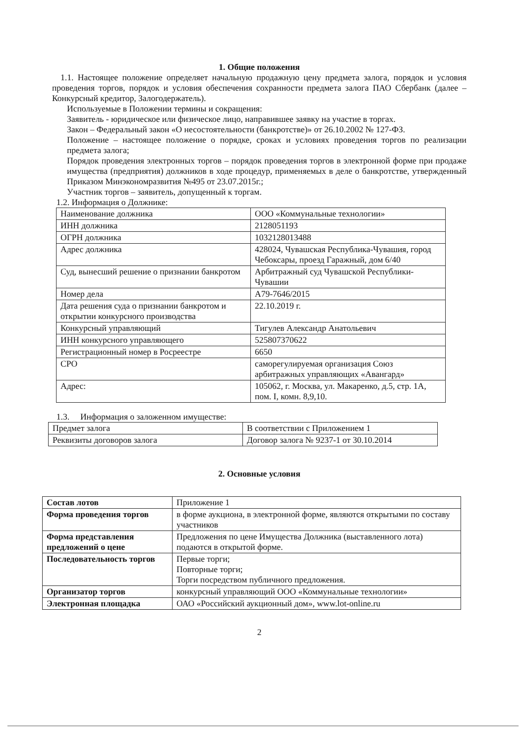1. Общие положения
1.1. Настоящее положение определяет начальную продажную цену предмета залога, порядок и условия проведения торгов, порядок и условия обеспечения сохранности предмета залога ПАО Сбербанк (далее – Конкурсный кредитор, Залогодержатель).
Используемые в Положении термины и сокращения:
Заявитель - юридическое или физическое лицо, направившее заявку на участие в торгах.
Закон – Федеральный закон «О несостоятельности (банкротстве)» от 26.10.2002 № 127-ФЗ.
Положение – настоящее положение о порядке, сроках и условиях проведения торгов по реализации предмета залога;
Порядок проведения электронных торгов – порядок проведения торгов в электронной форме при продаже имущества (предприятия) должников в ходе процедур, применяемых в деле о банкротстве, утвержденный Приказом Минэкономразвития №495 от 23.07.2015г.;
Участник торгов – заявитель, допущенный к торгам.
1.2. Информация о Должнике:
| Наименование должника | ООО «Коммунальные технологии» |
| ИНН должника | 2128051193 |
| ОГРН должника | 1032128013488 |
| Адрес должника | 428024, Чувашская Республика-Чувашия, город Чебоксары, проезд Гаражный, дом 6/40 |
| Суд, вынесший решение о признании банкротом | Арбитражный суд Чувашской Республики-Чувашии |
| Номер дела | А79-7646/2015 |
| Дата решения суда о признании банкротом и открытии конкурсного производства | 22.10.2019 г. |
| Конкурсный управляющий | Тигулев Александр Анатольевич |
| ИНН конкурсного управляющего | 525807370622 |
| Регистрационный номер в Росреестре | 6650 |
| СРО | саморегулируемая организация Союз арбитражных управляющих «Авангард» |
| Адрес: | 105062, г. Москва, ул. Макаренко, д.5, стр. 1А, пом. I, комн. 8,9,10. |
1.3. Информация о заложенном имуществе:
| Предмет залога | В соответствии с Приложением 1 |
| Реквизиты договоров залога | Договор залога № 9237-1 от 30.10.2014 |
2. Основные условия
| Состав лотов | Приложение 1 |
| Форма проведения торгов | в форме аукциона, в электронной форме, являются открытыми по составу участников |
| Форма представления предложений о цене | Предложения по цене Имущества Должника (выставленного лота) подаются в открытой форме. |
| Последовательность торгов | Первые торги; Повторные торги; Торги посредством публичного предложения. |
| Организатор торгов | конкурсный управляющий ООО «Коммунальные технологии» |
| Электронная площадка | ОАО «Российский аукционный дом», www.lot-online.ru |
2